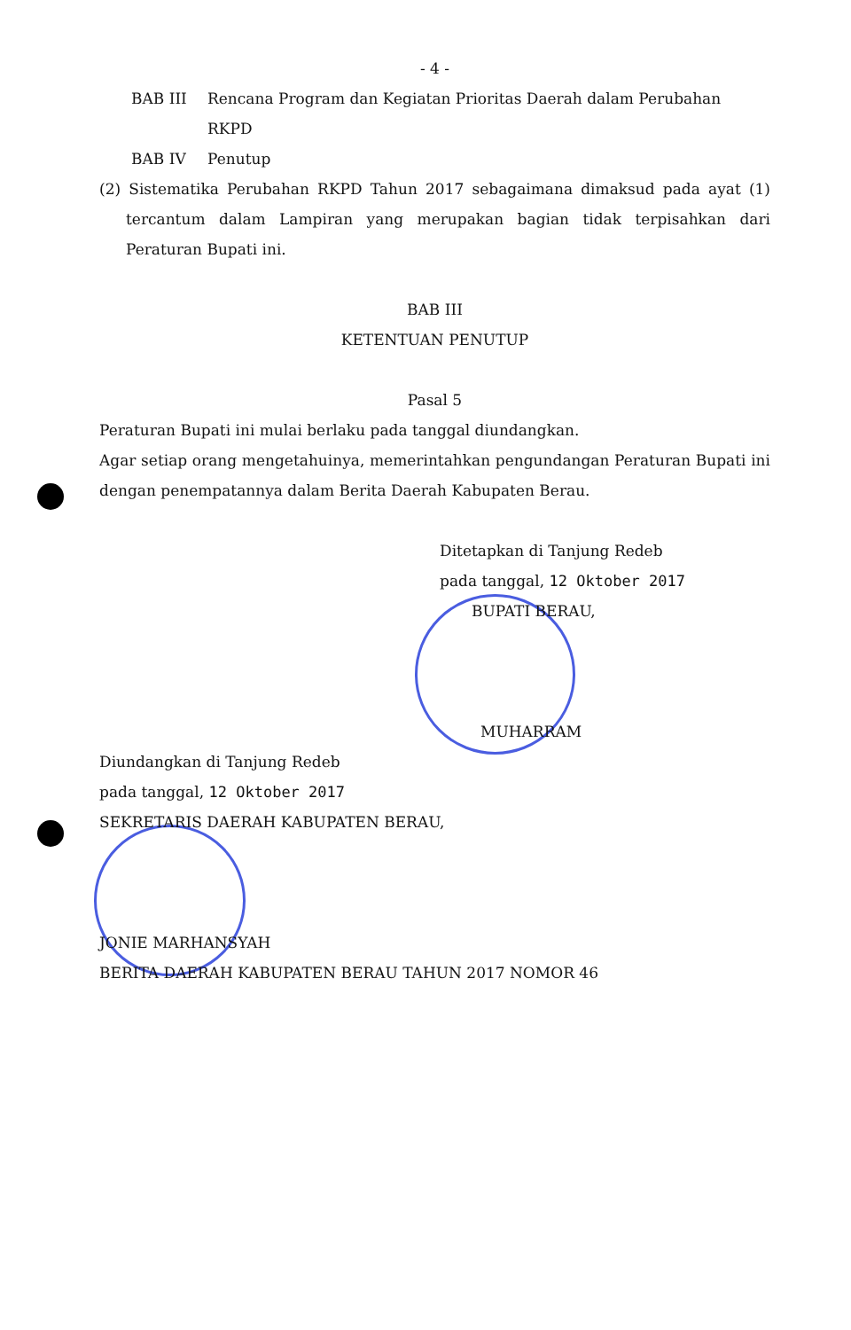- 4 -
BAB III Rencana Program dan Kegiatan Prioritas Daerah dalam Perubahan RKPD
BAB IV Penutup
(2) Sistematika Perubahan RKPD Tahun 2017 sebagaimana dimaksud pada ayat (1) tercantum dalam Lampiran yang merupakan bagian tidak terpisahkan dari Peraturan Bupati ini.
BAB III
KETENTUAN PENUTUP
Pasal 5
Peraturan Bupati ini mulai berlaku pada tanggal diundangkan.
Agar setiap orang mengetahuinya, memerintahkan pengundangan Peraturan Bupati ini dengan penempatannya dalam Berita Daerah Kabupaten Berau.
Ditetapkan di Tanjung Redeb
pada tanggal, 12 Oktober 2017
BUPATI BERAU,
MUHARRAM
Diundangkan di Tanjung Redeb
pada tanggal, 12 Oktober 2017
SEKRETARIS DAERAH KABUPATEN BERAU,
JONIE MARHANSYAH
BERITA DAERAH KABUPATEN BERAU TAHUN 2017 NOMOR 46